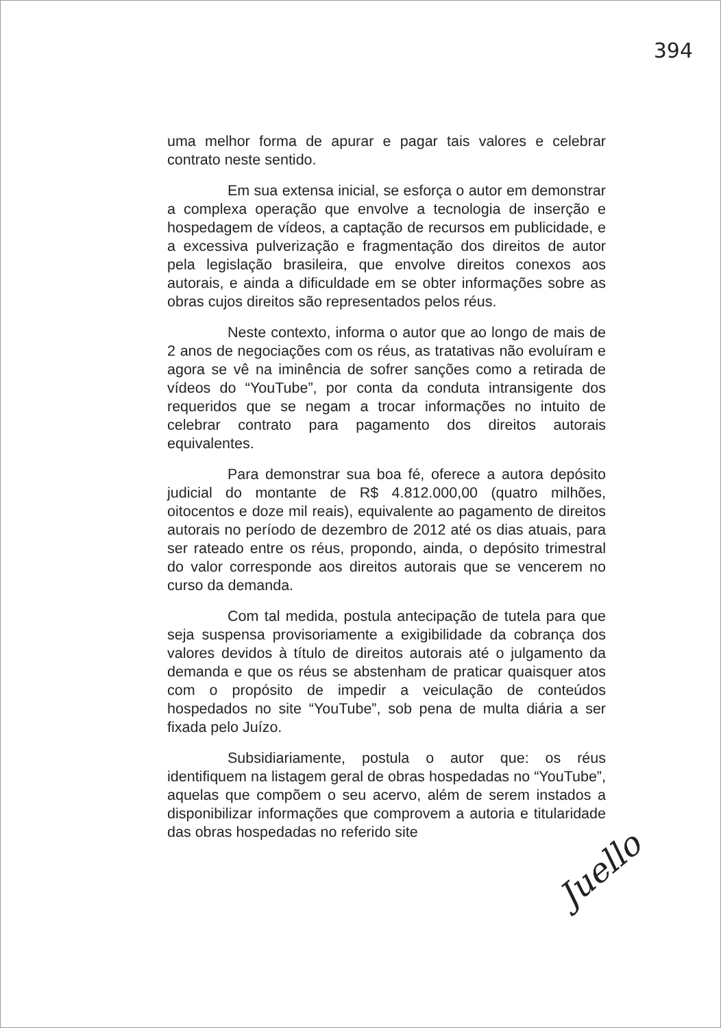394
uma melhor forma de apurar e pagar tais valores e celebrar contrato neste sentido.
Em sua extensa inicial, se esforça o autor em demonstrar a complexa operação que envolve a tecnologia de inserção e hospedagem de vídeos, a captação de recursos em publicidade, e a excessiva pulverização e fragmentação dos direitos de autor pela legislação brasileira, que envolve direitos conexos aos autorais, e ainda a dificuldade em se obter informações sobre as obras cujos direitos são representados pelos réus.
Neste contexto, informa o autor que ao longo de mais de 2 anos de negociações com os réus, as tratativas não evoluíram e agora se vê na iminência de sofrer sanções como a retirada de vídeos do “YouTube”, por conta da conduta intransigente dos requeridos que se negam a trocar informações no intuito de celebrar contrato para pagamento dos direitos autorais equivalentes.
Para demonstrar sua boa fé, oferece a autora depósito judicial do montante de R$ 4.812.000,00 (quatro milhões, oitocentos e doze mil reais), equivalente ao pagamento de direitos autorais no período de dezembro de 2012 até os dias atuais, para ser rateado entre os réus, propondo, ainda, o depósito trimestral do valor corresponde aos direitos autorais que se vencerem no curso da demanda.
Com tal medida, postula antecipação de tutela para que seja suspensa provisoriamente a exigibilidade da cobrança dos valores devidos à título de direitos autorais até o julgamento da demanda e que os réus se abstenham de praticar quaisquer atos com o propósito de impedir a veiculação de conteúdos hospedados no site “YouTube”, sob pena de multa diária a ser fixada pelo Juízo.
Subsidiariamente, postula o autor que: os réus identifiquem na listagem geral de obras hospedadas no “YouTube”, aquelas que compõem o seu acervo, além de serem instados a disponibilizar informações que comprovem a autoria e titularidade das obras hospedadas no referido site
Juello